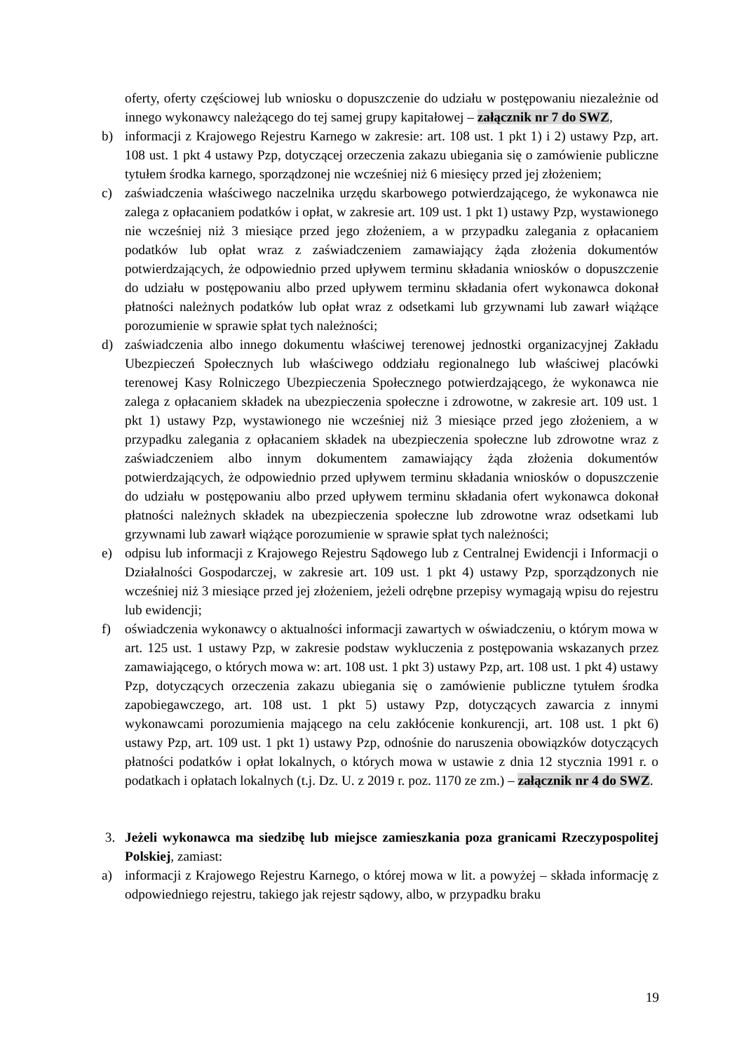oferty, oferty częściowej lub wniosku o dopuszczenie do udziału w postępowaniu niezależnie od innego wykonawcy należącego do tej samej grupy kapitałowej – załącznik nr 7 do SWZ,
b) informacji z Krajowego Rejestru Karnego w zakresie: art. 108 ust. 1 pkt 1) i 2) ustawy Pzp, art. 108 ust. 1 pkt 4 ustawy Pzp, dotyczącej orzeczenia zakazu ubiegania się o zamówienie publiczne tytułem środka karnego, sporządzonej nie wcześniej niż 6 miesięcy przed jej złożeniem;
c) zaświadczenia właściwego naczelnika urzędu skarbowego potwierdzającego, że wykonawca nie zalega z opłacaniem podatków i opłat, w zakresie art. 109 ust. 1 pkt 1) ustawy Pzp, wystawionego nie wcześniej niż 3 miesiące przed jego złożeniem, a w przypadku zalegania z opłacaniem podatków lub opłat wraz z zaświadczeniem zamawiający żąda złożenia dokumentów potwierdzających, że odpowiednio przed upływem terminu składania wniosków o dopuszczenie do udziału w postępowaniu albo przed upływem terminu składania ofert wykonawca dokonał płatności należnych podatków lub opłat wraz z odsetkami lub grzywnami lub zawarł wiążące porozumienie w sprawie spłat tych należności;
d) zaświadczenia albo innego dokumentu właściwej terenowej jednostki organizacyjnej Zakładu Ubezpieczeń Społecznych lub właściwego oddziału regionalnego lub właściwej placówki terenowej Kasy Rolniczego Ubezpieczenia Społecznego potwierdzającego, że wykonawca nie zalega z opłacaniem składek na ubezpieczenia społeczne i zdrowotne, w zakresie art. 109 ust. 1 pkt 1) ustawy Pzp, wystawionego nie wcześniej niż 3 miesiące przed jego złożeniem, a w przypadku zalegania z opłacaniem składek na ubezpieczenia społeczne lub zdrowotne wraz z zaświadczeniem albo innym dokumentem zamawiający żąda złożenia dokumentów potwierdzających, że odpowiednio przed upływem terminu składania wniosków o dopuszczenie do udziału w postępowaniu albo przed upływem terminu składania ofert wykonawca dokonał płatności należnych składek na ubezpieczenia społeczne lub zdrowotne wraz odsetkami lub grzywnami lub zawarł wiążące porozumienie w sprawie spłat tych należności;
e) odpisu lub informacji z Krajowego Rejestru Sądowego lub z Centralnej Ewidencji i Informacji o Działalności Gospodarczej, w zakresie art. 109 ust. 1 pkt 4) ustawy Pzp, sporządzonych nie wcześniej niż 3 miesiące przed jej złożeniem, jeżeli odrębne przepisy wymagają wpisu do rejestru lub ewidencji;
f) oświadczenia wykonawcy o aktualności informacji zawartych w oświadczeniu, o którym mowa w art. 125 ust. 1 ustawy Pzp, w zakresie podstaw wykluczenia z postępowania wskazanych przez zamawiającego, o których mowa w: art. 108 ust. 1 pkt 3) ustawy Pzp, art. 108 ust. 1 pkt 4) ustawy Pzp, dotyczących orzeczenia zakazu ubiegania się o zamówienie publiczne tytułem środka zapobiegawczego, art. 108 ust. 1 pkt 5) ustawy Pzp, dotyczących zawarcia z innymi wykonawcami porozumienia mającego na celu zakłócenie konkurencji, art. 108 ust. 1 pkt 6) ustawy Pzp, art. 109 ust. 1 pkt 1) ustawy Pzp, odnośnie do naruszenia obowiązków dotyczących płatności podatków i opłat lokalnych, o których mowa w ustawie z dnia 12 stycznia 1991 r. o podatkach i opłatach lokalnych (t.j. Dz. U. z 2019 r. poz. 1170 ze zm.) – załącznik nr 4 do SWZ.
3. Jeżeli wykonawca ma siedzibę lub miejsce zamieszkania poza granicami Rzeczypospolitej Polskiej, zamiast:
a) informacji z Krajowego Rejestru Karnego, o której mowa w lit. a powyżej – składa informację z odpowiedniego rejestru, takiego jak rejestr sądowy, albo, w przypadku braku
19